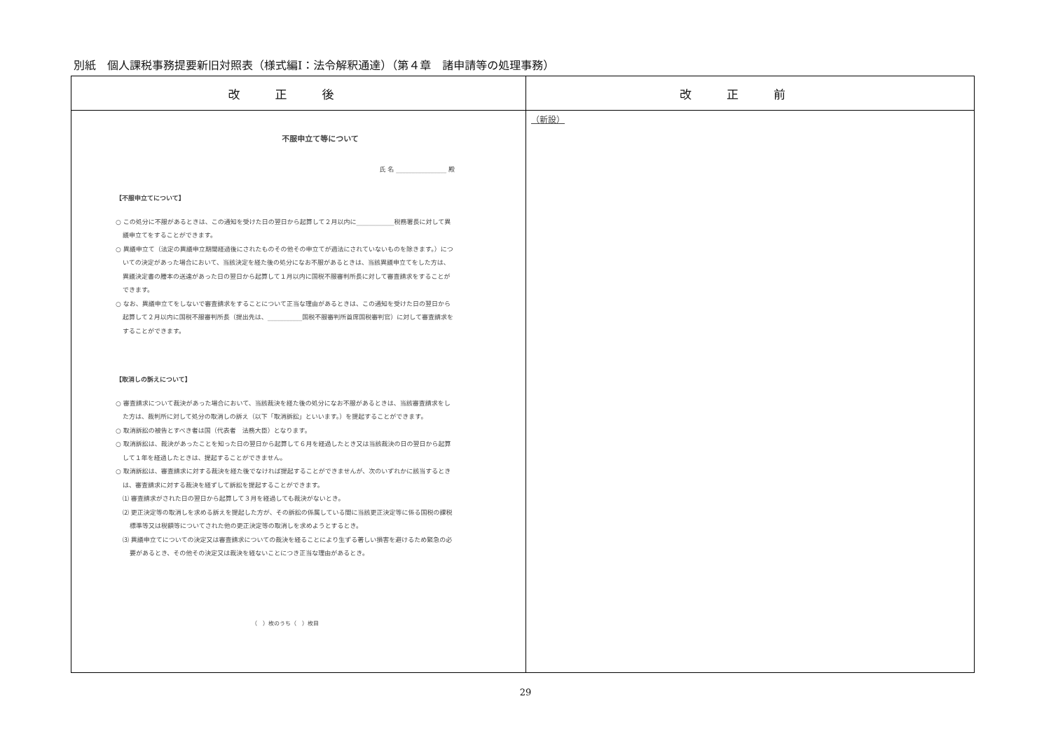別紙　個人課税事務提要新旧対照表（様式編Ⅰ：法令解釈通達）（第４章　諸申請等の処理事務）
| 改正後 | 改正前 |
| --- | --- |
| 不服申立て等について 氏 名 ________________ 殿 【不服申立てについて】 ○ この処分に不服があるときは、この通知を受けた日の翌日から起算して２月以内に____________税務署長に対して異議申立てをすることができます。 ○ 異議申立て（法定の異議申立期間経過後にされたものその他その申立てが適法にされていないものを除きます。）についての決定があった場合において、当該決定を経た後の処分になお不服があるときは、当該異議申立てをした方は、異議決定書の謄本の送達があった日の翌日から起算して１月以内に国税不服審判所長に対して審査請求をすることができます。 ○ なお、異議申立てをしないで審査請求をすることについて正当な理由があるときは、この通知を受けた日の翌日から起算して２月以内に国税不服審判所長（提出先は、___________国税不服審判所首席国税審判官）に対して審査請求をすることができます。 【取消しの訴えについて】 ○ 審査請求について裁決があった場合において、当該裁決を経た後の処分になお不服があるときは、当該審査請求をした方は、裁判所に対して処分の取消しの訴え（以下「取消訴訟」といいます。）を提起することができます。 ○ 取消訴訟の被告とすべき者は国（代表者 法務大臣）となります。 ○ 取消訴訟は、裁決があったことを知った日の翌日から起算して６月を経過したとき又は当該裁決の日の翌日から起算して１年を経過したときは、提起することができません。 ○ 取消訴訟は、審査請求に対する裁決を経た後でなければ提起することができませんが、次のいずれかに該当するときは、審査請求に対する裁決を経ずして訴訟を提起することができます。 ⑴ 審査請求がされた日の翌日から起算して３月を経過しても裁決がないとき。 ⑵ 更正決定等の取消しを求める訴えを提起した方が、その訴訟の係属している間に当該更正決定等に係る国税の課税標準等又は税額等についてされた他の更正決定等の取消しを求めようとするとき。 ⑶ 異議申立てについての決定又は審査請求についての裁決を経ることにより生ずる著しい損害を避けるため緊急の必要があるとき、その他その決定又は裁決を経ないことにつき正当な理由があるとき。 （ ）枚のうち（ ）枚目 | （新設） |
29